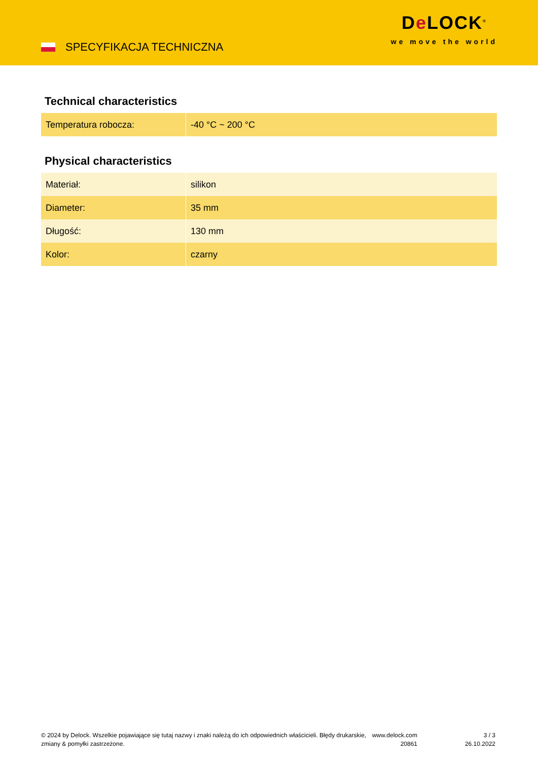SPECYFIKACJA TECHNICZNA
De LOCK<sup>®</sup>
we move the world
Technical characteristics
| Temperatura robocza: | -40 °C ~ 200 °C |
Physical characteristics
| Materiał: | silikon |
| Diameter: | 35 mm |
| Długość: | 130 mm |
| Kolor: | czarny |
© 2024 by Delock. Wszelkie pojawiające się tutaj nazwy i znaki należą do ich odpowiednich właścicieli. Błędy drukarskie, zmiany & pomyłki zastrzeżone.
www.delock.com
20861
3 / 3
26.10.2022